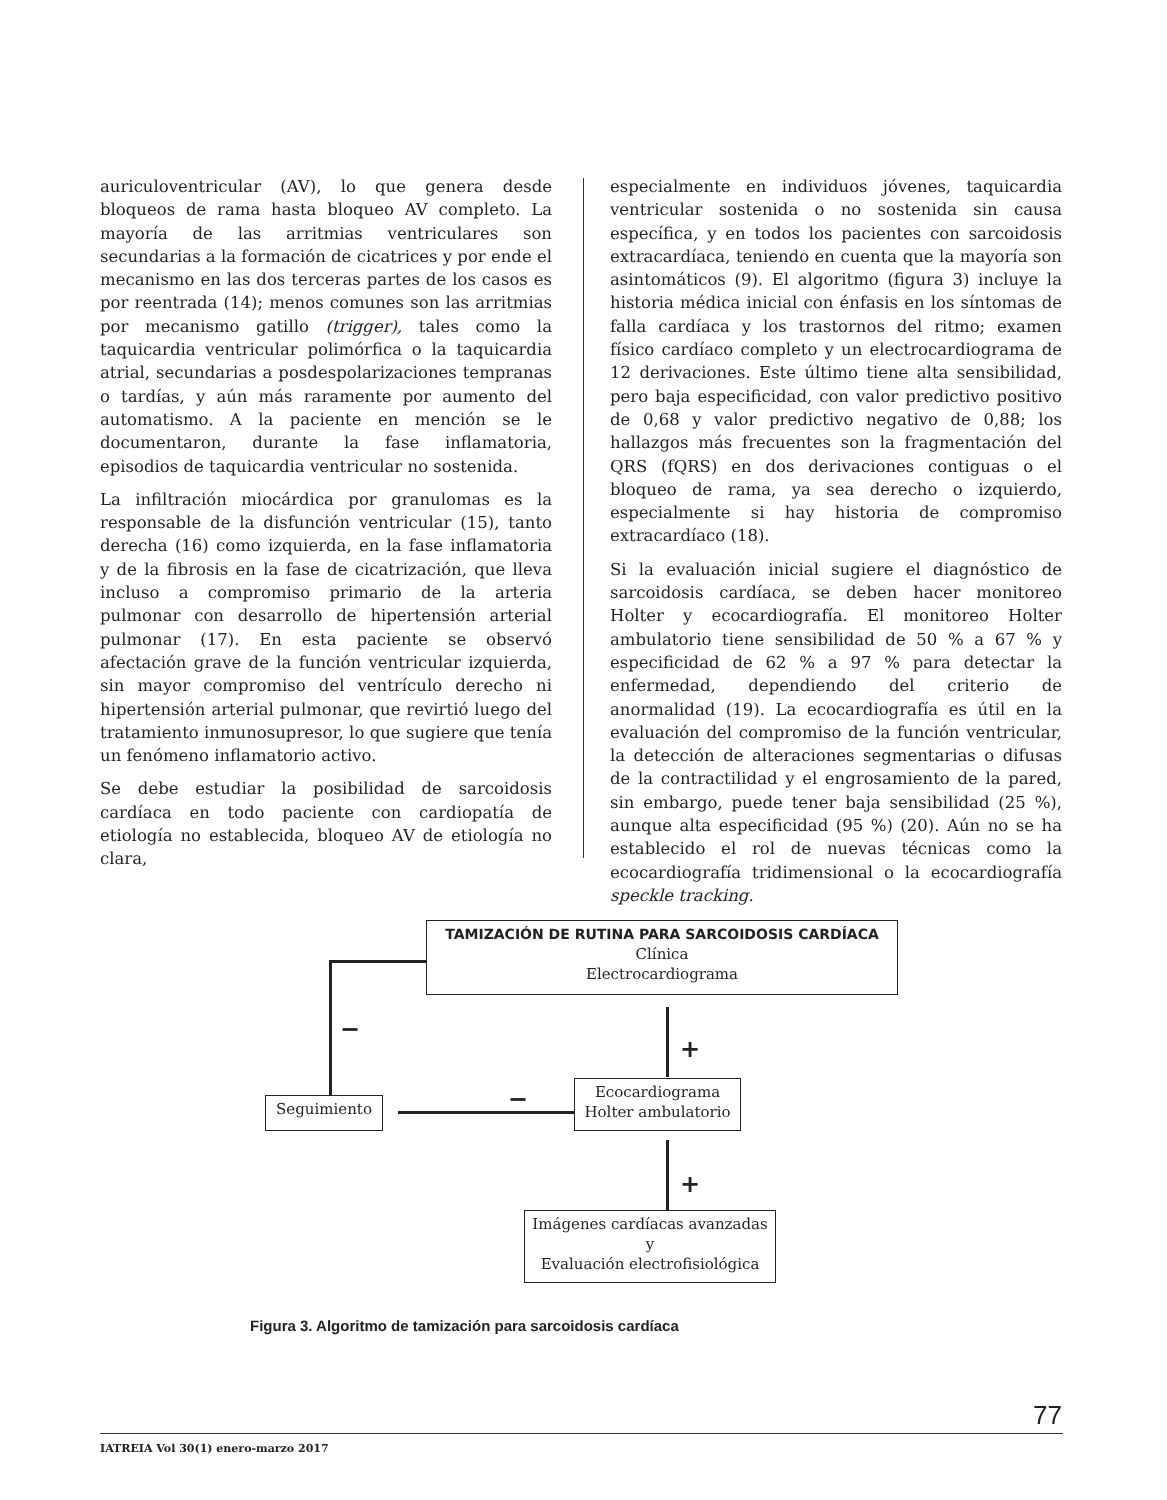auriculoventricular (AV), lo que genera desde bloqueos de rama hasta bloqueo AV completo. La mayoría de las arritmias ventriculares son secundarias a la formación de cicatrices y por ende el mecanismo en las dos terceras partes de los casos es por reentrada (14); menos comunes son las arritmias por mecanismo gatillo (trigger), tales como la taquicardia ventricular polimórfica o la taquicardia atrial, secundarias a posdespolarizaciones tempranas o tardías, y aún más raramente por aumento del automatismo. A la paciente en mención se le documentaron, durante la fase inflamatoria, episodios de taquicardia ventricular no sostenida.
La infiltración miocárdica por granulomas es la responsable de la disfunción ventricular (15), tanto derecha (16) como izquierda, en la fase inflamatoria y de la fibrosis en la fase de cicatrización, que lleva incluso a compromiso primario de la arteria pulmonar con desarrollo de hipertensión arterial pulmonar (17). En esta paciente se observó afectación grave de la función ventricular izquierda, sin mayor compromiso del ventrículo derecho ni hipertensión arterial pulmonar, que revirtió luego del tratamiento inmunosupresor, lo que sugiere que tenía un fenómeno inflamatorio activo.
Se debe estudiar la posibilidad de sarcoidosis cardíaca en todo paciente con cardiopatía de etiología no establecida, bloqueo AV de etiología no clara,
especialmente en individuos jóvenes, taquicardia ventricular sostenida o no sostenida sin causa específica, y en todos los pacientes con sarcoidosis extracardíaca, teniendo en cuenta que la mayoría son asintomáticos (9). El algoritmo (figura 3) incluye la historia médica inicial con énfasis en los síntomas de falla cardíaca y los trastornos del ritmo; examen físico cardíaco completo y un electrocardiograma de 12 derivaciones. Este último tiene alta sensibilidad, pero baja especificidad, con valor predictivo positivo de 0,68 y valor predictivo negativo de 0,88; los hallazgos más frecuentes son la fragmentación del QRS (fQRS) en dos derivaciones contiguas o el bloqueo de rama, ya sea derecho o izquierdo, especialmente si hay historia de compromiso extracardíaco (18).
Si la evaluación inicial sugiere el diagnóstico de sarcoidosis cardíaca, se deben hacer monitoreo Holter y ecocardiografía. El monitoreo Holter ambulatorio tiene sensibilidad de 50 % a 67 % y especificidad de 62 % a 97 % para detectar la enfermedad, dependiendo del criterio de anormalidad (19). La ecocardiografía es útil en la evaluación del compromiso de la función ventricular, la detección de alteraciones segmentarias o difusas de la contractilidad y el engrosamiento de la pared, sin embargo, puede tener baja sensibilidad (25 %), aunque alta especificidad (95 %) (20). Aún no se ha establecido el rol de nuevas técnicas como la ecocardiografía tridimensional o la ecocardiografía speckle tracking.
TAMIZACIÓN DE RUTINA PARA SARCOIDOSIS CARDÍACA
Clínica
Electrocardiograma
−
+
−
+
Seguimiento
Ecocardiograma
Holter ambulatorio
Imágenes cardíacas avanzadas
y
Evaluación electrofisiológica
Figura 3. Algoritmo de tamización para sarcoidosis cardíaca
77
IATREIA Vol 30(1) enero-marzo 2017